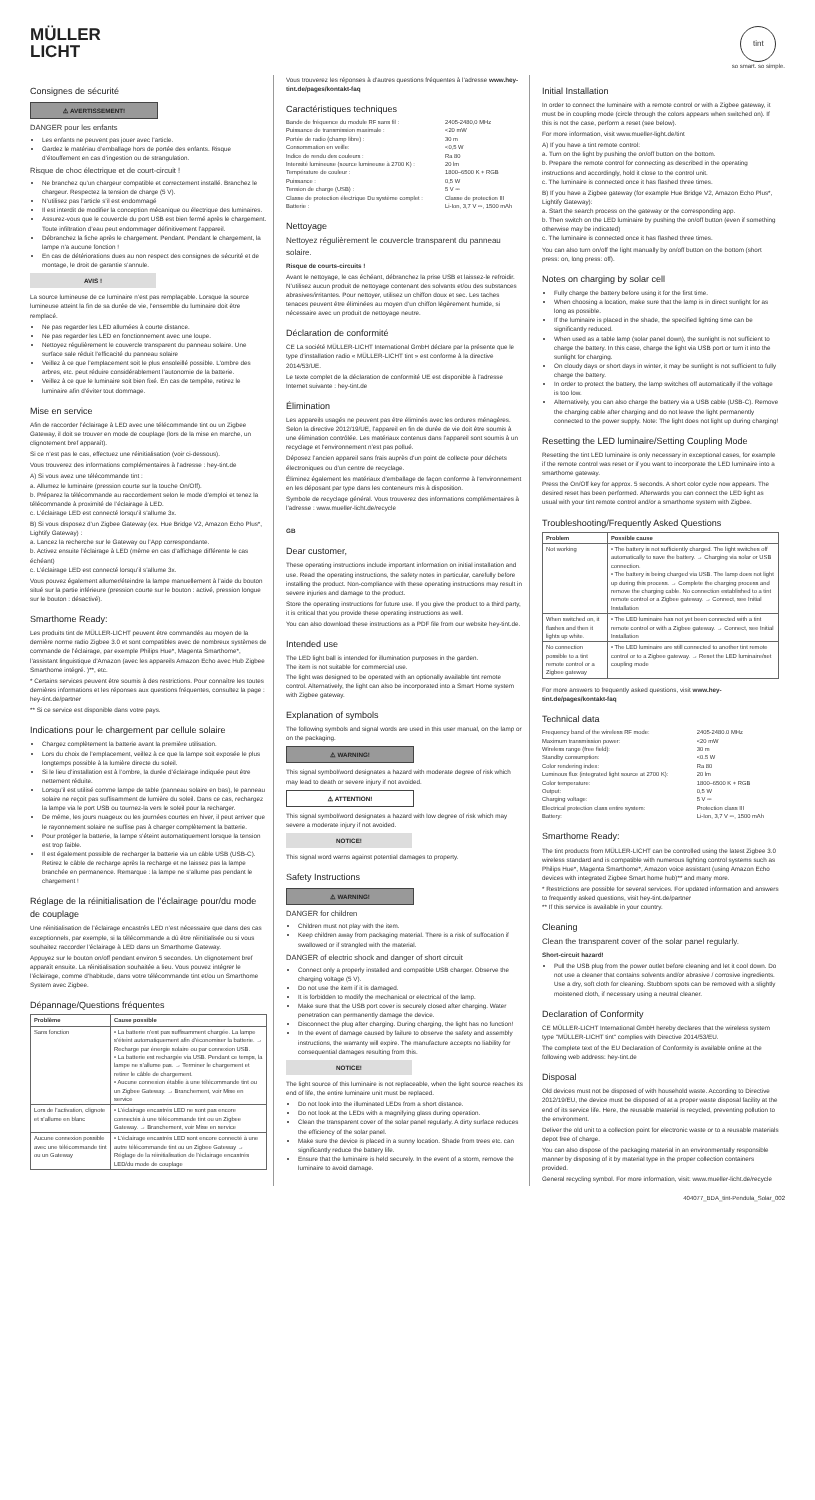MÜLLER
LICHT
tint
so smart. so simple.
Consignes de sécurité
⚠ AVERTISSEMENT!
DANGER pour les enfants
Les enfants ne peuvent pas jouer avec l’article.
Gardez le matériau d’emballage hors de portée des enfants. Risque d’étouffement en cas d’ingestion ou de strangulation.
Risque de choc électrique et de court-circuit !
Ne branchez qu’un chargeur compatible et correctement installé. Branchez le chargeur. Respectez la tension de charge (5 V).
N’utilisez pas l’article s’il est endommagé
Il est interdit de modifier la conception mécanique ou électrique des luminaires.
Assurez-vous que le couvercle du port USB est bien fermé après le chargement. Toute infiltration d’eau peut endommager définitivement l’appareil.
Débranchez la fiche après le chargement. Pendant. Pendant le chargement, la lampe n’a aucune fonction !
En cas de détériorations dues au non respect des consignes de sécurité et de montage, le droit de garantie s’annule.
AVIS !
La source lumineuse de ce luminaire n’est pas remplaçable. Lorsque la source lumineuse atteint la fin de sa durée de vie, l’ensemble du luminaire doit être remplacé.
Ne pas regarder les LED allumées à courte distance.
Ne pas regarder les LED en fonctionnement avec une loupe.
Nettoyez régulièrement le couvercle transparent du panneau solaire. Une surface sale réduit l’efficacité du panneau solaire
Veillez à ce que l’emplacement soit le plus ensoleillé possible. L’ombre des arbres, etc. peut réduire considérablement l’autonomie de la batterie.
Veillez à ce que le luminaire soit bien fixé. En cas de tempête, retirez le luminaire afin d’éviter tout dommage.
Mise en service
Afin de raccorder l’éclairage à LED avec une télécommande tint ou un Zigbee Gateway, il doit se trouver en mode de couplage (lors de la mise en marche, un clignotement bref apparaît).
Si ce n’est pas le cas, effectuez une réinitialisation (voir ci-dessous).
Vous trouverez des informations complémentaires à l’adresse : hey-tint.de
A) Si vous avez une télécommande tint :
a. Allumez le luminaire (pression courte sur la touche On/Off).
b. Préparez la télécommande au raccordement selon le mode d’emploi et tenez la télécommande à proximité de l’éclairage à LED.
c. L’éclairage LED est connecté lorsqu’il s’allume 3x.
B) Si vous disposez d’un Zigbee Gateway (ex. Hue Bridge V2, Amazon Echo Plus*, Lightify Gateway) :
a. Lancez la recherche sur le Gateway ou l’App correspondante.
b. Activez ensuite l’éclairage à LED (même en cas d’affichage différente le cas échéant)
c. L’éclairage LED est connecté lorsqu’il s’allume 3x.
Vous pouvez également allumer/éteindre la lampe manuellement à l’aide du bouton situé sur la partie inférieure (pression courte sur le bouton : activé, pression longue sur le bouton : désactivé).
Smarthome Ready:
Les produits tint de MÜLLER-LICHT peuvent être commandés au moyen de la dernière norme radio Zigbee 3.0 et sont compatibles avec de nombreux systèmes de commande de l’éclairage, par exemple Philips Hue*, Magenta Smarthome*, l’assistant linguistique d’Amazon (avec les appareils Amazon Echo avec Hub Zigbee Smarthome intégré. )**, etc.
* Certains services peuvent être soumis à des restrictions. Pour connaître les toutes dernières informations et les réponses aux questions fréquentes, consultez la page : hey-tint.de/partner
** Si ce service est disponible dans votre pays.
Indications pour le chargement par cellule solaire
Chargez complètement la batterie avant la première utilisation.
Lors du choix de l’emplacement, veillez à ce que la lampe soit exposée le plus longtemps possible à la lumière directe du soleil.
Si le lieu d’installation est à l’ombre, la durée d’éclairage indiquée peut être nettement réduite.
Lorsqu’il est utilisé comme lampe de table (panneau solaire en bas), le panneau solaire ne reçoit pas suffisamment de lumière du soleil. Dans ce cas, rechargez la lampe via le port USB ou tournez-la vers le soleil pour la recharger.
De même, les jours nuageux ou les journées courtes en hiver, il peut arriver que le rayonnement solaire ne suffise pas à charger complètement la batterie.
Pour protéger la batterie, la lampe s’éteint automatiquement lorsque la tension est trop faible.
Il est également possible de recharger la batterie via un câble USB (USB-C). Retirez le câble de recharge après la recharge et ne laissez pas la lampe branchée en permanence. Remarque : la lampe ne s’allume pas pendant le chargement !
Réglage de la réinitialisation de l’éclairage pour/du mode de couplage
Une réinitialisation de l’éclairage encastrés LED n’est nécessaire que dans des cas exceptionnels, par exemple, si la télécommande a dû être réinitialisée ou si vous souhaitez raccorder l’éclairage à LED dans un Smarthome Gateway.
Appuyez sur le bouton on/off pendant environ 5 secondes. Un clignotement bref apparaît ensuite. La réinitialisation souhaitée a lieu. Vous pouvez intégrer le l’éclairage, comme d’habitude, dans votre télécommande tint et/ou un Smarthome System avec Zigbee.
Dépannage/Questions fréquentes
| Problème | Cause possible |
| --- | --- |
| Sans fonction | • La batterie n’est pas suffisamment chargée. La lampe s’éteint automatiquement afin d’économiser la batterie. → Recharge par énergie solaire ou par connexion USB. • La batterie est rechargée via USB. Pendant ce temps, la lampe ne s’allume pas. → Terminer le chargement et retirer le câble de chargement. • Aucune connexion établie à une télécommande tint ou un Zigbee Gateway. → Branchement, voir Mise en service |
| Lors de l’activation, clignote et s’allume en blanc | • L’éclairage encastrés LED ne sont pas encore connectés à une télécommande tint ou un Zigbee Gateway. → Branchement, voir Mise en service |
| Aucune connexion possible avec une télécommande tint ou un Gateway | • L’éclairage encastrés LED sont encore connecté à une autre télécommande tint ou un Zigbee Gateway → Réglage de la réinitialisation de l’éclairage encastrés LED/du mode de couplage |
Vous trouverez les réponses à d’autres questions fréquentes à l’adresse www.hey-tint.de/pages/kontakt-faq
Caractéristiques techniques
| Bande de fréquence du module RF sans fil : | 2405-2480,0 MHz |
| Puissance de transmission maximale : | <20 mW |
| Portée de radio (champ libre) : | 30 m |
| Consommation en veille: | <0,5 W |
| Indice de rendu des couleurs : | Ra 80 |
| Intensité lumineuse (source lumineuse à 2700 K) : | 20 lm |
| Température de couleur : | 1800–6500 K + RGB |
| Puissance : | 0,5 W |
| Tension de charge (USB) : | 5 V ⎓ |
| Classe de protection électrique Du système complet : | Classe de protection III |
| Batterie : | Li-Ion, 3,7 V ⎓, 1500 mAh |
Nettoyage
Nettoyez régulièrement le couvercle transparent du panneau solaire.
Risque de courts-circuits !
Avant le nettoyage, le cas échéant, débranchez la prise USB et laissez-le refroidir. N’utilisez aucun produit de nettoyage contenant des solvants et/ou des substances abrasives/irritantes. Pour nettoyer, utilisez un chiffon doux et sec. Les taches tenaces peuvent être éliminées au moyen d’un chiffon légèrement humide, si nécessaire avec un produit de nettoyage neutre.
Déclaration de conformité
CE La société MÜLLER-LICHT International GmbH déclare par la présente que le type d’installation radio « MÜLLER-LICHT tint » est conforme à la directive 2014/53/UE.
Le texte complet de la déclaration de conformité UE est disponible à l’adresse Internet suivante : hey-tint.de
Élimination
Les appareils usagés ne peuvent pas être éliminés avec les ordures ménagères. Selon la directive 2012/19/UE, l’appareil en fin de durée de vie doit être soumis à une élimination contrôlée. Les matériaux contenus dans l’appareil sont soumis à un recyclage et l’environnement n’est pas pollué.
Déposez l’ancien appareil sans frais auprès d’un point de collecte pour déchets électroniques ou d’un centre de recyclage.
Éliminez également les matériaux d’emballage de façon conforme à l’environnement en les déposant par type dans les conteneurs mis à disposition.
Symbole de recyclage général. Vous trouverez des informations complémentaires à l’adresse : www.mueller-licht.de/recycle
GB
Dear customer,
These operating instructions include important information on initial installation and use. Read the operating instructions, the safety notes in particular, carefully before installing the product. Non-compliance with these operating instructions may result in severe injuries and damage to the product.
Store the operating instructions for future use. If you give the product to a third party, it is critical that you provide these operating instructions as well.
You can also download these instructions as a PDF file from our website hey-tint.de.
Intended use
The LED light ball is intended for illumination purposes in the garden.
The item is not suitable for commercial use.
The light was designed to be operated with an optionally available tint remote control. Alternatively, the light can also be incorporated into a Smart Home system with Zigbee gateway.
Explanation of symbols
The following symbols and signal words are used in this user manual, on the lamp or on the packaging.
⚠ WARNING!
This signal symbol/word designates a hazard with moderate degree of risk which may lead to death or severe injury if not avoided.
⚠ ATTENTION!
This signal symbol/word designates a hazard with low degree of risk which may severe a moderate injury if not avoided.
NOTICE!
This signal word warns against potential damages to property.
Safety Instructions
⚠ WARNING!
DANGER for children
Children must not play with the item.
Keep children away from packaging material. There is a risk of suffocation if swallowed or if strangled with the material.
DANGER of electric shock and danger of short circuit
Connect only a properly installed and compatible USB charger. Observe the charging voltage (5 V).
Do not use the item if it is damaged.
It is forbidden to modify the mechanical or electrical of the lamp.
Make sure that the USB port cover is securely closed after charging. Water penetration can permanently damage the device.
Disconnect the plug after charging. During charging, the light has no function!
In the event of damage caused by failure to observe the safety and assembly instructions, the warranty will expire. The manufacture accepts no liability for consequential damages resulting from this.
NOTICE!
The light source of this luminaire is not replaceable, when the light source reaches its end of life, the entire luminaire unit must be replaced.
Do not look into the illuminated LEDs from a short distance.
Do not look at the LEDs with a magnifying glass during operation.
Clean the transparent cover of the solar panel regularly. A dirty surface reduces the efficiency of the solar panel.
Make sure the device is placed in a sunny location. Shade from trees etc. can significantly reduce the battery life.
Ensure that the luminaire is held securely. In the event of a storm, remove the luminaire to avoid damage.
Initial Installation
In order to connect the luminaire with a remote control or with a Zigbee gateway, it must be in coupling mode (circle through the colors appears when switched on). If this is not the case, perform a reset (see below).
For more information, visit www.mueller-light.de/tint
A) If you have a tint remote control:
a. Turn on the light by pushing the on/off button on the bottom.
b. Prepare the remote control for connecting as described in the operating instructions and accordingly, hold it close to the control unit.
c. The luminaire is connected once it has flashed three times.
B) If you have a Zigbee gateway (for example Hue Bridge V2, Amazon Echo Plus*, Lightify Gateway):
a. Start the search process on the gateway or the corresponding app.
b. Then switch on the LED luminaire by pushing the on/off button (even if something otherwise may be indicated)
c. The luminaire is connected once it has flashed three times.
You can also turn on/off the light manually by on/off button on the bottom (short press: on, long press: off).
Notes on charging by solar cell
Fully charge the battery before using it for the first time.
When choosing a location, make sure that the lamp is in direct sunlight for as long as possible.
If the luminaire is placed in the shade, the specified lighting time can be significantly reduced.
When used as a table lamp (solar panel down), the sunlight is not sufficient to charge the battery. In this case, charge the light via USB port or turn it into the sunlight for charging.
On cloudy days or short days in winter, it may be sunlight is not sufficient to fully charge the battery.
In order to protect the battery, the lamp switches off automatically if the voltage is too low.
Alternatively, you can also charge the battery via a USB cable (USB-C). Remove the charging cable after charging and do not leave the light permanently connected to the power supply. Note: The light does not light up during charging!
Resetting the LED luminaire/Setting Coupling Mode
Resetting the tint LED luminaire is only necessary in exceptional cases, for example if the remote control was reset or if you want to incorporate the LED luminaire into a smarthome gateway.
Press the On/Off key for approx. 5 seconds. A short color cycle now appears. The desired reset has been performed. Afterwards you can connect the LED light as usual with your tint remote control and/or a smarthome system with Zigbee.
Troubleshooting/Frequently Asked Questions
| Problem | Possible cause |
| --- | --- |
| Not working | • The battery is not sufficiently charged. The light switches off automatically to save the battery. → Charging via solar or USB connection. • The battery is being charged via USB. The lamp does not light up during this process. → Complete the charging process and remove the charging cable. No connection established to a tint remote control or a Zigbee gateway. → Connect, see Initial Installation |
| When switched on, it flashes and then it lights up white. | • The LED luminaire has not yet been connected with a tint remote control or with a Zigbee gateway. → Connect, see Initial Installation |
| No connection possible to a tint remote control or a Zigbee gateway | • The LED luminaire are still connected to another tint remote control or to a Zigbee gateway. → Reset the LED luminaire/set coupling mode |
For more answers to frequently asked questions, visit www.hey-tint.de/pages/kontakt-faq
Technical data
| Frequency band of the wireless RF mode: | 2405-2480.0 MHz |
| Maximum transmission power: | <20 mW |
| Wireless range (free field): | 30 m |
| Standby consumption: | <0.5 W |
| Color rendering index: | Ra 80 |
| Luminous flux (integrated light source at 2700 K): | 20 lm |
| Color temperature: | 1800–6500 K + RGB |
| Output: | 0,5 W |
| Charging voltage: | 5 V ⎓ |
| Electrical protection class entire system: | Protection class III |
| Battery: | Li-Ion, 3,7 V ⎓, 1500 mAh |
Smarthome Ready:
The tint products from MÜLLER-LICHT can be controlled using the latest Zigbee 3.0 wireless standard and is compatible with numerous lighting control systems such as Philips Hue*, Magenta Smarthome*, Amazon voice assistant (using Amazon Echo devices with integrated Zigbee Smart home hub)** and many more.
* Restrictions are possible for several services. For updated information and answers to frequently asked questions, visit hey-tint.de/partner
** If this service is available in your country.
Cleaning
Clean the transparent cover of the solar panel regularly.
Short-circuit hazard!
Pull the USB plug from the power outlet before cleaning and let it cool down. Do not use a cleaner that contains solvents and/or abrasive / corrosive ingredients. Use a dry, soft cloth for cleaning. Stubborn spots can be removed with a slightly moistened cloth, if necessary using a neutral cleaner.
Declaration of Conformity
CE MÜLLER-LICHT International GmbH hereby declares that the wireless system type "MÜLLER-LICHT tint" complies with Directive 2014/53/EU.
The complete text of the EU Declaration of Conformity is available online at the following web address: hey-tint.de
Disposal
Old devices must not be disposed of with household waste. According to Directive 2012/19/EU, the device must be disposed of at a proper waste disposal facility at the end of its service life. Here, the reusable material is recycled, preventing pollution to the environment.
Deliver the old unit to a collection point for electronic waste or to a reusable materials depot free of charge.
You can also dispose of the packaging material in an environmentally responsible manner by disposing of it by material type in the proper collection containers provided.
General recycling symbol. For more information, visit: www.mueller-licht.de/recycle
404077_BDA_tint-Pendula_Solar_002